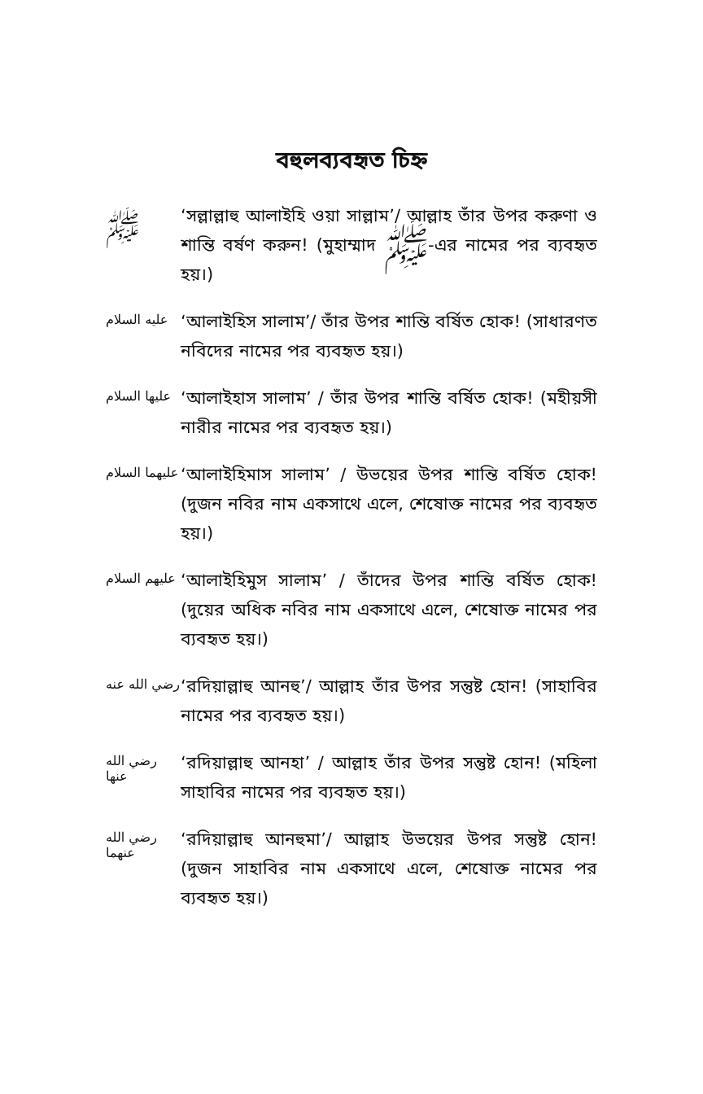বহুলব্যবহৃত চিহ্ন
ﷺ
‘সল্লাল্লাহু আলাইহি ওয়া সাল্লাম’/ আল্লাহ তাঁর উপর করুণা ও শান্তি বর্ষণ করুন! (মুহাম্মাদ ﷺ-এর নামের পর ব্যবহৃত হয়।)
عليه السلام
‘আলাইহিস সালাম’/ তাঁর উপর শান্তি বর্ষিত হোক! (সাধারণত নবিদের নামের পর ব্যবহৃত হয়।)
عليها السلام
‘আলাইহাস সালাম’ / তাঁর উপর শান্তি বর্ষিত হোক! (মহীয়সী নারীর নামের পর ব্যবহৃত হয়।)
عليهما السلام
‘আলাইহিমাস সালাম’ / উভয়ের উপর শান্তি বর্ষিত হোক! (দুজন নবির নাম একসাথে এলে, শেষোক্ত নামের পর ব্যবহৃত হয়।)
عليهم السلام
‘আলাইহিমুস সালাম’ / তাঁদের উপর শান্তি বর্ষিত হোক! (দুয়ের অধিক নবির নাম একসাথে এলে, শেষোক্ত নামের পর ব্যবহৃত হয়।)
رضي الله عنه
‘রদিয়াল্লাহু আনহু’/ আল্লাহ তাঁর উপর সন্তুষ্ট হোন! (সাহাবির নামের পর ব্যবহৃত হয়।)
رضي الله عنها
‘রদিয়াল্লাহু আনহা’ / আল্লাহ তাঁর উপর সন্তুষ্ট হোন! (মহিলা সাহাবির নামের পর ব্যবহৃত হয়।)
رضي الله عنهما
‘রদিয়াল্লাহু আনহুমা’/ আল্লাহ উভয়ের উপর সন্তুষ্ট হোন! (দুজন সাহাবির নাম একসাথে এলে, শেষোক্ত নামের পর ব্যবহৃত হয়।)